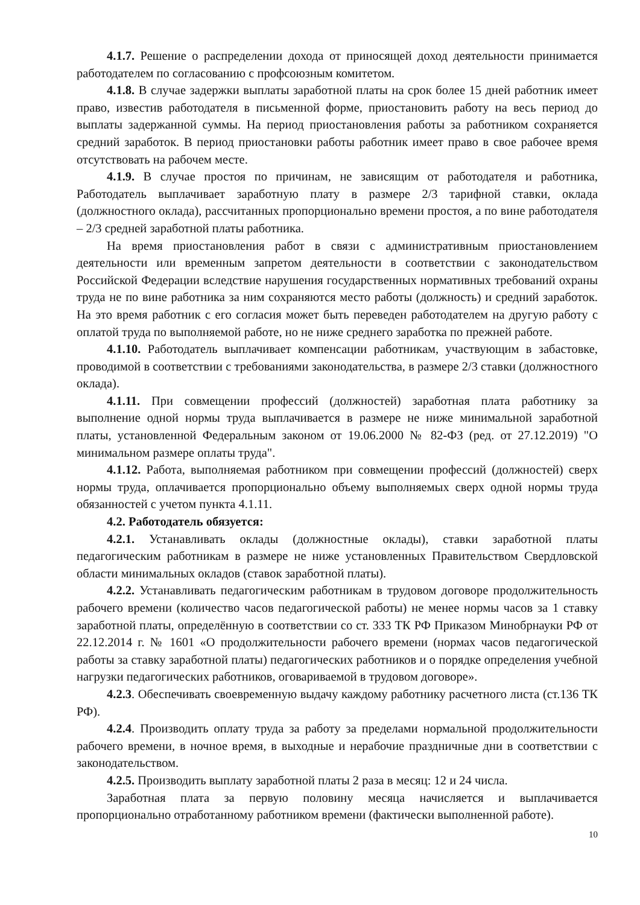4.1.7. Решение о распределении дохода от приносящей доход деятельности принимается работодателем по согласованию с профсоюзным комитетом.
4.1.8. В случае задержки выплаты заработной платы на срок более 15 дней работник имеет право, известив работодателя в письменной форме, приостановить работу на весь период до выплаты задержанной суммы. На период приостановления работы за работником сохраняется средний заработок. В период приостановки работы работник имеет право в свое рабочее время отсутствовать на рабочем месте.
4.1.9. В случае простоя по причинам, не зависящим от работодателя и работника, Работодатель выплачивает заработную плату в размере 2/3 тарифной ставки, оклада (должностного оклада), рассчитанных пропорционально времени простоя, а по вине работодателя – 2/3 средней заработной платы работника.
На время приостановления работ в связи с административным приостановлением деятельности или временным запретом деятельности в соответствии с законодательством Российской Федерации вследствие нарушения государственных нормативных требований охраны труда не по вине работника за ним сохраняются место работы (должность) и средний заработок. На это время работник с его согласия может быть переведен работодателем на другую работу с оплатой труда по выполняемой работе, но не ниже среднего заработка по прежней работе.
4.1.10. Работодатель выплачивает компенсации работникам, участвующим в забастовке, проводимой в соответствии с требованиями законодательства, в размере 2/3 ставки (должностного оклада).
4.1.11. При совмещении профессий (должностей) заработная плата работнику за выполнение одной нормы труда выплачивается в размере не ниже минимальной заработной платы, установленной Федеральным законом от 19.06.2000 № 82-ФЗ (ред. от 27.12.2019) "О минимальном размере оплаты труда".
4.1.12. Работа, выполняемая работником при совмещении профессий (должностей) сверх нормы труда, оплачивается пропорционально объему выполняемых сверх одной нормы труда обязанностей с учетом пункта 4.1.11.
4.2. Работодатель обязуется:
4.2.1. Устанавливать оклады (должностные оклады), ставки заработной платы педагогическим работникам в размере не ниже установленных Правительством Свердловской области минимальных окладов (ставок заработной платы).
4.2.2. Устанавливать педагогическим работникам в трудовом договоре продолжительность рабочего времени (количество часов педагогической работы) не менее нормы часов за 1 ставку заработной платы, определённую в соответствии со ст. 333 ТК РФ Приказом Минобрнауки РФ от 22.12.2014 г. № 1601 «О продолжительности рабочего времени (нормах часов педагогической работы за ставку заработной платы) педагогических работников и о порядке определения учебной нагрузки педагогических работников, оговариваемой в трудовом договоре».
4.2.3. Обеспечивать своевременную выдачу каждому работнику расчетного листа (ст.136 ТК РФ).
4.2.4. Производить оплату труда за работу за пределами нормальной продолжительности рабочего времени, в ночное время, в выходные и нерабочие праздничные дни в соответствии с законодательством.
4.2.5. Производить выплату заработной платы 2 раза в месяц: 12 и 24 числа.
Заработная плата за первую половину месяца начисляется и выплачивается пропорционально отработанному работником времени (фактически выполненной работе).
10